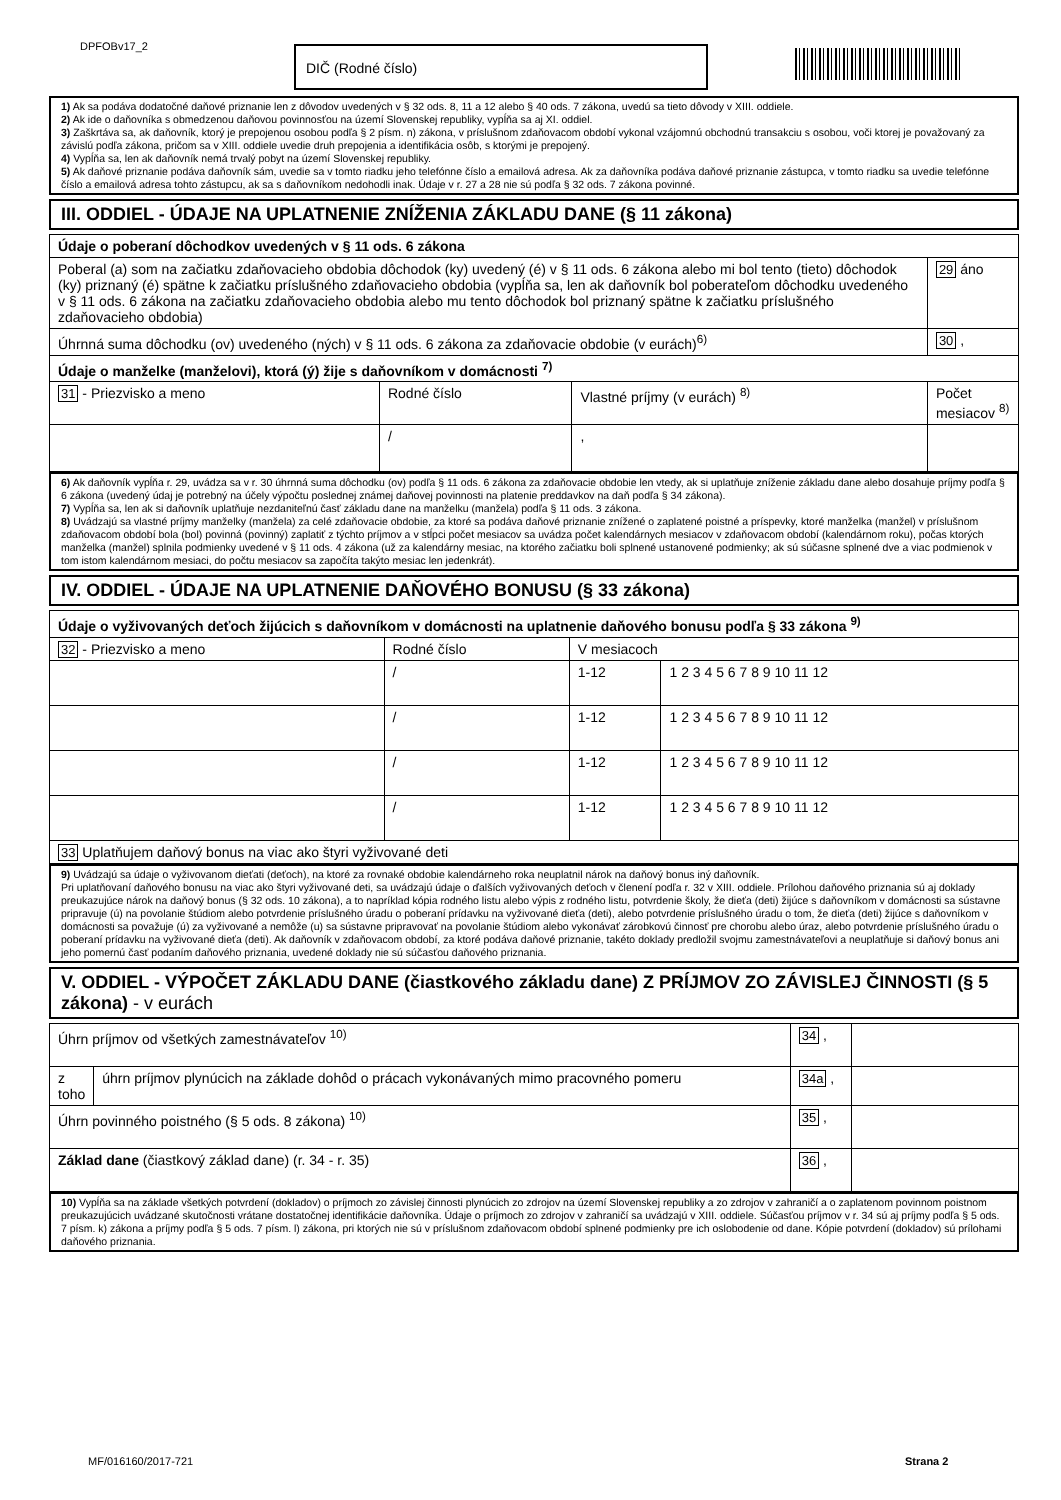DPFOBv17_2 DIČ (Rodné číslo)
1) Ak sa podáva dodatočné daňové priznanie len z dôvodov uvedených v § 32 ods. 8, 11 a 12 alebo § 40 ods. 7 zákona, uvedú sa tieto dôvody v XIII. oddiele.
2) Ak ide o daňovníka s obmedzenou daňovou povinnosťou na území Slovenskej republiky, vypĺňa sa aj XI. oddiel.
3) Zaškrtáva sa, ak daňovník, ktorý je prepojenou osobou podľa § 2 písm. n) zákona, v príslušnom zdaňovacom období vykonal vzájomnú obchodnú transakciu s osobou, voči ktorej je považovaný za závislú podľa zákona, pričom sa v XIII. oddiele uvedie druh prepojenia a identifikácia osôb, s ktorými je prepojený.
4) Vypĺňa sa, len ak daňovník nemá trvalý pobyt na území Slovenskej republiky.
5) Ak daňové priznanie podáva daňovník sám, uvedie sa v tomto riadku jeho telefónne číslo a emailová adresa. Ak za daňovníka podáva daňové priznanie zástupca, v tomto riadku sa uvedie telefónne číslo a emailová adresa tohto zástupcu, ak sa s daňovníkom nedohodli inak. Údaje v r. 27 a 28 nie sú podľa § 32 ods. 7 zákona povinné.
III. ODDIEL - ÚDAJE NA UPLATNENIE ZNÍŽENIA ZÁKLADU DANE (§ 11 zákona)
| Údaje o poberaní dôchodkov uvedených v § 11 ods. 6 zákona | | | |
| Poberal (a) som na začiatku zdaňovacieho obdobia dôchodok (ky) uvedený (é) v § 11 ods. 6 zákona alebo mi bol tento (tieto) dôchodok (ky) priznaný (é) spätne k začiatku príslušného zdaňovacieho obdobia (vypĺňa sa, len ak daňovník bol poberateľom dôchodku uvedeného v § 11 ods. 6 zákona na začiatku zdaňovacieho obdobia alebo mu tento dôchodok bol priznaný spätne k začiatku príslušného zdaňovacieho obdobia) | | | 29 áno |
| Úhrnná suma dôchodku (ov) uvedeného (ných) v § 11 ods. 6 zákona za zdaňovacie obdobie (v eurách)<sup>6)</sup> | | | 30 , |
| Údaje o manželke (manželovi), ktorá (ý) žije s daňovníkom v domácnosti <sup>7)</sup> | | | |
| 31 - Priezvisko a meno | Rodné číslo | Vlastné príjmy (v eurách) <sup>8)</sup> | Počet mesiacov <sup>8)</sup> |
| | / | , | |
6) Ak daňovník vypĺňa r. 29, uvádza sa v r. 30 úhrnná suma dôchodku (ov) podľa § 11 ods. 6 zákona za zdaňovacie obdobie len vtedy, ak si uplatňuje zníženie základu dane alebo dosahuje príjmy podľa § 6 zákona (uvedený údaj je potrebný na účely výpočtu poslednej známej daňovej povinnosti na platenie preddavkov na daň podľa § 34 zákona).
7) Vypĺňa sa, len ak si daňovník uplatňuje nezdaniteľnú časť základu dane na manželku (manžela) podľa § 11 ods. 3 zákona.
8) Uvádzajú sa vlastné príjmy manželky (manžela) za celé zdaňovacie obdobie, za ktoré sa podáva daňové priznanie znížené o zaplatené poistné a príspevky, ktoré manželka (manžel) v príslušnom zdaňovacom období bola (bol) povinná (povinný) zaplatiť z týchto príjmov a v stĺpci počet mesiacov sa uvádza počet kalendárnych mesiacov v zdaňovacom období (kalendárnom roku), počas ktorých manželka (manžel) splnila podmienky uvedené v § 11 ods. 4 zákona (už za kalendárny mesiac, na ktorého začiatku boli splnené ustanovené podmienky; ak sú súčasne splnené dve a viac podmienok v tom istom kalendárnom mesiaci, do počtu mesiacov sa započíta takýto mesiac len jedenkrát).
IV. ODDIEL - ÚDAJE NA UPLATNENIE DAŇOVÉHO BONUSU (§ 33 zákona)
| Údaje o vyživovaných deťoch žijúcich s daňovníkom v domácnosti na uplatnenie daňového bonusu podľa § 33 zákona <sup>9)</sup> | | | |
| 32 - Priezvisko a meno | Rodné číslo | V mesiacoch | |
| | / | 1-12 | 1 2 3 4 5 6 7 8 9 10 11 12 |
| | / | 1-12 | 1 2 3 4 5 6 7 8 9 10 11 12 |
| | / | 1-12 | 1 2 3 4 5 6 7 8 9 10 11 12 |
| | / | 1-12 | 1 2 3 4 5 6 7 8 9 10 11 12 |
| 33 Uplatňujem daňový bonus na viac ako štyri vyživované deti | | | |
9) Uvádzajú sa údaje o vyživovanom dieťati (deťoch), na ktoré za rovnaké obdobie kalendárneho roka neuplatnil nárok na daňový bonus iný daňovník.
Pri uplatňovaní daňového bonusu na viac ako štyri vyživované deti, sa uvádzajú údaje o ďalších vyživovaných deťoch v členení podľa r. 32 v XIII. oddiele. Prílohou daňového priznania sú aj doklady preukazujúce nárok na daňový bonus (§ 32 ods. 10 zákona), a to napríklad kópia rodného listu alebo výpis z rodného listu, potvrdenie školy, že dieťa (deti) žijúce s daňovníkom v domácnosti sa sústavne pripravuje (ú) na povolanie štúdiom alebo potvrdenie príslušného úradu o poberaní prídavku na vyživované dieťa (deti), alebo potvrdenie príslušného úradu o tom, že dieťa (deti) žijúce s daňovníkom v domácnosti sa považuje (ú) za vyživované a nemôže (u) sa sústavne pripravovať na povolanie štúdiom alebo vykonávať zárobkovú činnosť pre chorobu alebo úraz, alebo potvrdenie príslušného úradu o poberaní prídavku na vyživované dieťa (deti). Ak daňovník v zdaňovacom období, za ktoré podáva daňové priznanie, takéto doklady predložil svojmu zamestnávateľovi a neuplatňuje si daňový bonus ani jeho pomernú časť podaním daňového priznania, uvedené doklady nie sú súčasťou daňového priznania.
V. ODDIEL - VÝPOČET ZÁKLADU DANE (čiastkového základu dane) Z PRÍJMOV ZO ZÁVISLEJ ČINNOSTI (§ 5 zákona) - v eurách
| Úhrn príjmov od všetkých zamestnávateľov <sup>10)</sup> | | 34 , | |
| z toho | úhrn príjmov plynúcich na základe dohôd o prácach vykonávaných mimo pracovného pomeru | 34a , | |
| Úhrn povinného poistného (§ 5 ods. 8 zákona) <sup>10)</sup> | | 35 , | |
| Základ dane (čiastkový základ dane) (r. 34 - r. 35) | | 36 , | |
10) Vypĺňa sa na základe všetkých potvrdení (dokladov) o príjmoch zo závislej činnosti plynúcich zo zdrojov na území Slovenskej republiky a zo zdrojov v zahraničí a o zaplatenom povinnom poistnom preukazujúcich uvádzané skutočnosti vrátane dostatočnej identifikácie daňovníka. Údaje o príjmoch zo zdrojov v zahraničí sa uvádzajú v XIII. oddiele. Súčasťou príjmov v r. 34 sú aj príjmy podľa § 5 ods. 7 písm. k) zákona a príjmy podľa § 5 ods. 7 písm. l) zákona, pri ktorých nie sú v príslušnom zdaňovacom období splnené podmienky pre ich oslobodenie od dane. Kópie potvrdení (dokladov) sú prílohami daňového priznania.
MF/016160/2017-721 Strana 2